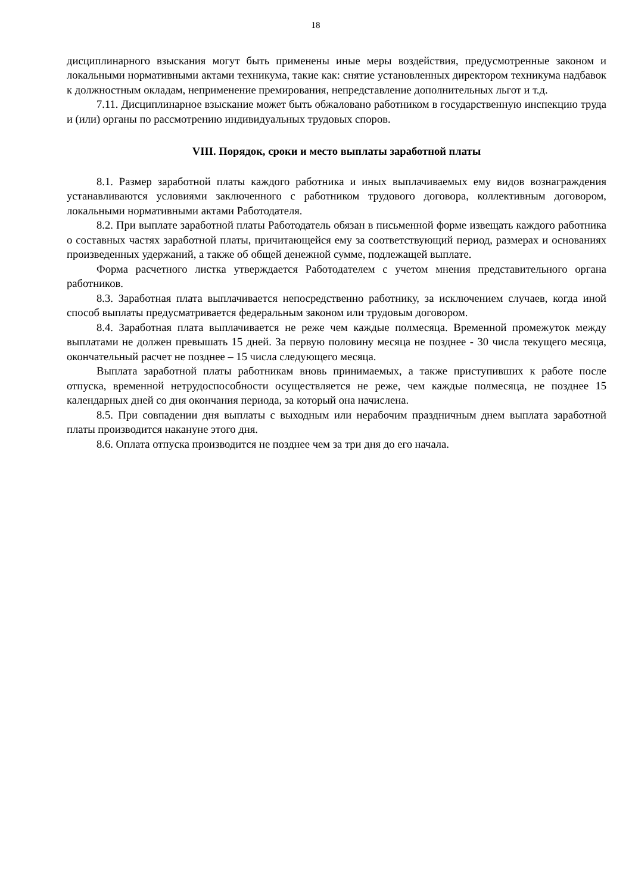18
дисциплинарного взыскания могут быть применены иные меры воздействия, предусмотренные законом и локальными нормативными актами техникума, такие как: снятие установленных директором техникума надбавок к должностным окладам, неприменение премирования, непредставление дополнительных льгот и т.д.
7.11. Дисциплинарное взыскание может быть обжаловано работником в государственную инспекцию труда и (или) органы по рассмотрению индивидуальных трудовых споров.
VIII. Порядок, сроки и место выплаты заработной платы
8.1. Размер заработной платы каждого работника и иных выплачиваемых ему видов вознаграждения устанавливаются условиями заключенного с работником трудового договора, коллективным договором, локальными нормативными актами Работодателя.
8.2. При выплате заработной платы Работодатель обязан в письменной форме извещать каждого работника о составных частях заработной платы, причитающейся ему за соответствующий период, размерах и основаниях произведенных удержаний, а также об общей денежной сумме, подлежащей выплате.
Форма расчетного листка утверждается Работодателем с учетом мнения представительного органа работников.
8.3. Заработная плата выплачивается непосредственно работнику, за исключением случаев, когда иной способ выплаты предусматривается федеральным законом или трудовым договором.
8.4. Заработная плата выплачивается не реже чем каждые полмесяца. Временной промежуток между выплатами не должен превышать 15 дней. За первую половину месяца не позднее - 30 числа текущего месяца, окончательный расчет не позднее – 15 числа следующего месяца.
Выплата заработной платы работникам вновь принимаемых, а также приступивших к работе после отпуска, временной нетрудоспособности осуществляется не реже, чем каждые полмесяца, не позднее 15 календарных дней со дня окончания периода, за который она начислена.
8.5. При совпадении дня выплаты с выходным или нерабочим праздничным днем выплата заработной платы производится накануне этого дня.
8.6. Оплата отпуска производится не позднее чем за три дня до его начала.